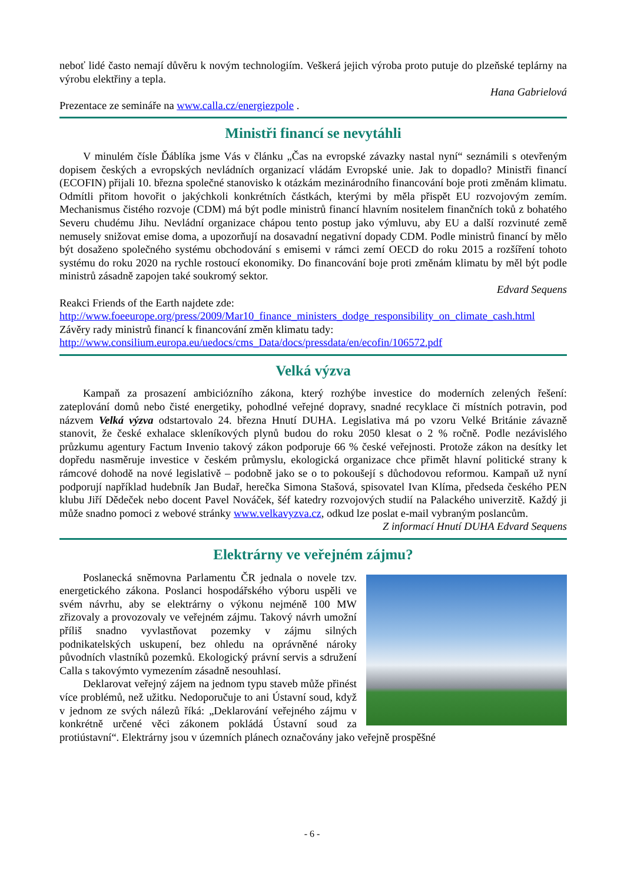neboť lidé často nemají důvěru k novým technologiím. Veškerá jejich výroba proto putuje do plzeňské teplárny na výrobu elektřiny a tepla.
Hana Gabrielová
Prezentace ze semináře na www.calla.cz/energiezpole .
Ministři financí se nevytáhli
V minulém čísle Ďáblíka jsme Vás v článku „Čas na evropské závazky nastal nyní“ seznámili s otevřeným dopisem českých a evropských nevládních organizací vládám Evropské unie. Jak to dopadlo? Ministři financí (ECOFIN) přijali 10. března společné stanovisko k otázkám mezinárodního financování boje proti změnám klimatu. Odmítli přitom hovořit o jakýchkoli konkrétních částkách, kterými by měla přispět EU rozvojovým zemím. Mechanismus čistého rozvoje (CDM) má být podle ministrů financí hlavním nositelem finančních toků z bohatého Severu chudému Jihu. Nevládní organizace chápou tento postup jako výmluvu, aby EU a další rozvinuté země nemusely snižovat emise doma, a upozorňují na dosavadní negativní dopady CDM. Podle ministrů financí by mělo být dosaženo společného systému obchodování s emisemi v rámci zemí OECD do roku 2015 a rozšíření tohoto systému do roku 2020 na rychle rostoucí ekonomiky. Do financování boje proti změnám klimatu by měl být podle ministrů zásadně zapojen také soukromý sektor.
Edvard Sequens
Reakci Friends of the Earth najdete zde:
http://www.foeeurope.org/press/2009/Mar10_finance_ministers_dodge_responsibility_on_climate_cash.html
Závěry rady ministrů financí k financování změn klimatu tady:
http://www.consilium.europa.eu/uedocs/cms_Data/docs/pressdata/en/ecofin/106572.pdf
Velká výzva
Kampaň za prosazení ambiciózního zákona, který rozhýbe investice do moderních zelených řešení: zateplování domů nebo čisté energetiky, pohodlné veřejné dopravy, snadné recyklace či místních potravin, pod názvem Velká výzva odstartovalo 24. března Hnutí DUHA. Legislativa má po vzoru Velké Británie závazně stanovit, že české exhalace skleníkových plynů budou do roku 2050 klesat o 2 % ročně. Podle nezávislého průzkumu agentury Factum Invenio takový zákon podporuje 66 % české veřejnosti. Protože zákon na desítky let dopředu nasměruje investice v českém průmyslu, ekologická organizace chce přimět hlavní politické strany k rámcové dohodě na nové legislativě – podobně jako se o to pokoušejí s důchodovou reformou. Kampaň už nyní podporují například hudebník Jan Budař, herečka Simona Stašová, spisovatel Ivan Klíma, předseda českého PEN klubu Jiří Dědeček nebo docent Pavel Nováček, šéf katedry rozvojových studií na Palackého univerzitě. Každý ji může snadno pomoci z webové stránky www.velkavyzva.cz, odkud lze poslat e-mail vybraným poslancům.
Z informací Hnutí DUHA Edvard Sequens
Elektrárny ve veřejném zájmu?
Poslanecká sněmovna Parlamentu ČR jednala o novele tzv. energetického zákona. Poslanci hospodářského výboru uspěli ve svém návrhu, aby se elektrárny o výkonu nejméně 100 MW zřizovaly a provozovaly ve veřejném zájmu. Takový návrh umožní příliš snadno vyvlastňovat pozemky v zájmu silných podnikatelských uskupení, bez ohledu na oprávněné nároky původních vlastníků pozemků. Ekologický právní servis a sdružení Calla s takovýmto vymezením zásadně nesouhlasí.
Deklarovat veřejný zájem na jednom typu staveb může přinést více problémů, než užitku. Nedoporučuje to ani Ústavní soud, když v jednom ze svých nálezů říká: „Deklarování veřejného zájmu v konkrétně určené věci zákonem pokládá Ústavní soud za protiústavní“. Elektrárny jsou v územních plánech označovány jako veřejně prospěšné
- 6 -